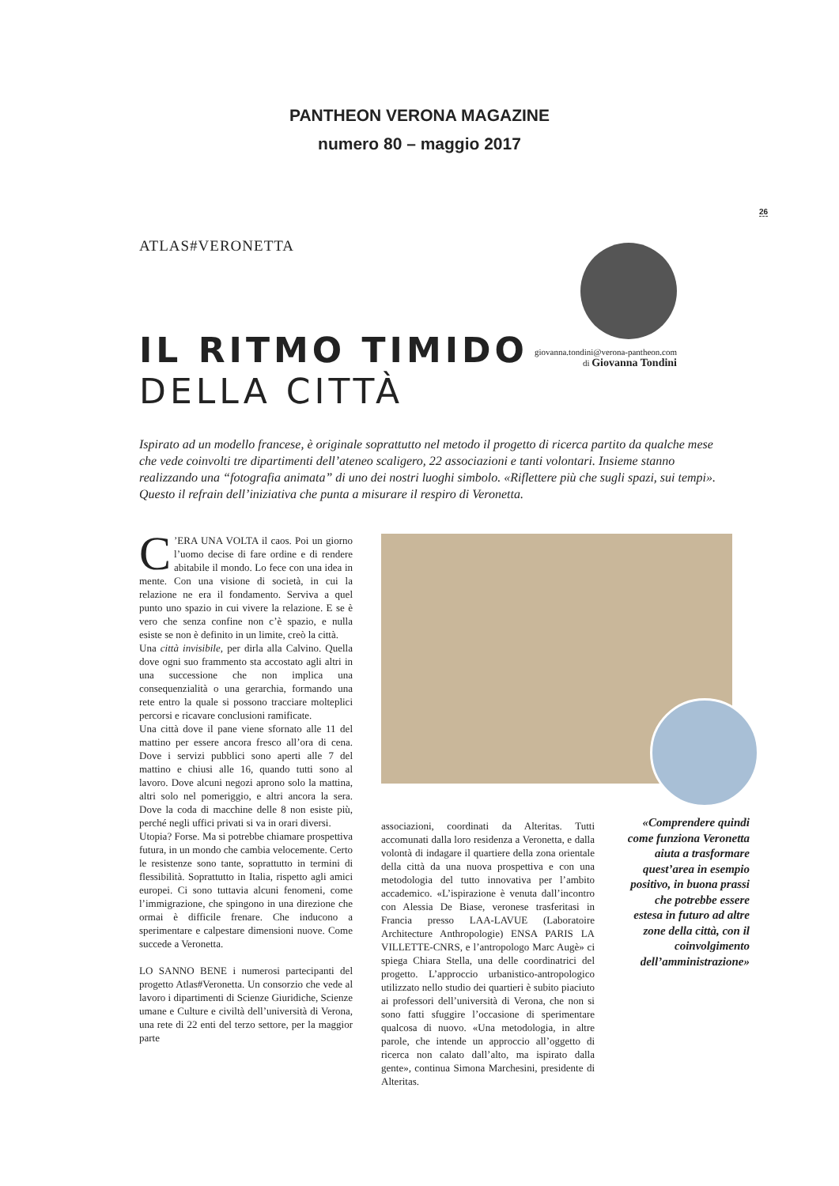PANTHEON VERONA MAGAZINE
numero 80 – maggio 2017
26
ATLAS#VERONETTA
IL RITMO TIMIDO
DELLA CITTÀ
giovanna.tondini@verona-pantheon.com
di Giovanna Tondini
Ispirato ad un modello francese, è originale soprattutto nel metodo il progetto di ricerca partito da qualche mese che vede coinvolti tre dipartimenti dell’ateneo scaligero, 22 associazioni e tanti volontari. Insieme stanno realizzando una “fotografia animata” di uno dei nostri luoghi simbolo. «Riflettere più che sugli spazi, sui tempi». Questo il refrain dell’iniziativa che punta a misurare il respiro di Veronetta.
C’ERA UNA VOLTA il caos. Poi un giorno l’uomo decise di fare ordine e di rendere abitabile il mondo. Lo fece con una idea in mente. Con una visione di società, in cui la relazione ne era il fondamento. Serviva a quel punto uno spazio in cui vivere la relazione. E se è vero che senza confine non c’è spazio, e nulla esiste se non è definito in un limite, creò la città.
Una città invisibile, per dirla alla Calvino. Quella dove ogni suo frammento sta accostato agli altri in una successione che non implica una consequenzialità o una gerarchia, formando una rete entro la quale si possono tracciare molteplici percorsi e ricavare conclusioni ramificate.
Una città dove il pane viene sfornato alle 11 del mattino per essere ancora fresco all’ora di cena. Dove i servizi pubblici sono aperti alle 7 del mattino e chiusi alle 16, quando tutti sono al lavoro. Dove alcuni negozi aprono solo la mattina, altri solo nel pomeriggio, e altri ancora la sera. Dove la coda di macchine delle 8 non esiste più, perché negli uffici privati si va in orari diversi.
Utopia? Forse. Ma si potrebbe chiamare prospettiva futura, in un mondo che cambia velocemente. Certo le resistenze sono tante, soprattutto in termini di flessibilità. Soprattutto in Italia, rispetto agli amici europei. Ci sono tuttavia alcuni fenomeni, come l’immigrazione, che spingono in una direzione che ormai è difficile frenare. Che inducono a sperimentare e calpestare dimensioni nuove. Come succede a Veronetta.
LO SANNO BENE i numerosi partecipanti del progetto Atlas#Veronetta. Un consorzio che vede al lavoro i dipartimenti di Scienze Giuridiche, Scienze umane e Culture e civiltà dell’università di Verona, una rete di 22 enti del terzo settore, per la maggior parte
associazioni, coordinati da Alteritas. Tutti accomunati dalla loro residenza a Veronetta, e dalla volontà di indagare il quartiere della zona orientale della città da una nuova prospettiva e con una metodologia del tutto innovativa per l’ambito accademico. «L’ispirazione è venuta dall’incontro con Alessia De Biase, veronese trasferitasi in Francia presso LAA-LAVUE (Laboratoire Architecture Anthropologie) ENSA PARIS LA VILLETTE-CNRS, e l’antropologo Marc Augè» ci spiega Chiara Stella, una delle coordinatrici del progetto. L’approccio urbanistico-antropologico utilizzato nello studio dei quartieri è subito piaciuto ai professori dell’università di Verona, che non si sono fatti sfuggire l’occasione di sperimentare qualcosa di nuovo. «Una metodologia, in altre parole, che intende un approccio all’oggetto di ricerca non calato dall’alto, ma ispirato dalla gente», continua Simona Marchesini, presidente di Alteritas.
«Comprendere quindi come funziona Veronetta aiuta a trasformare quest’area in esempio positivo, in buona prassi che potrebbe essere estesa in futuro ad altre zone della città, con il coinvolgimento dell’amministrazione»